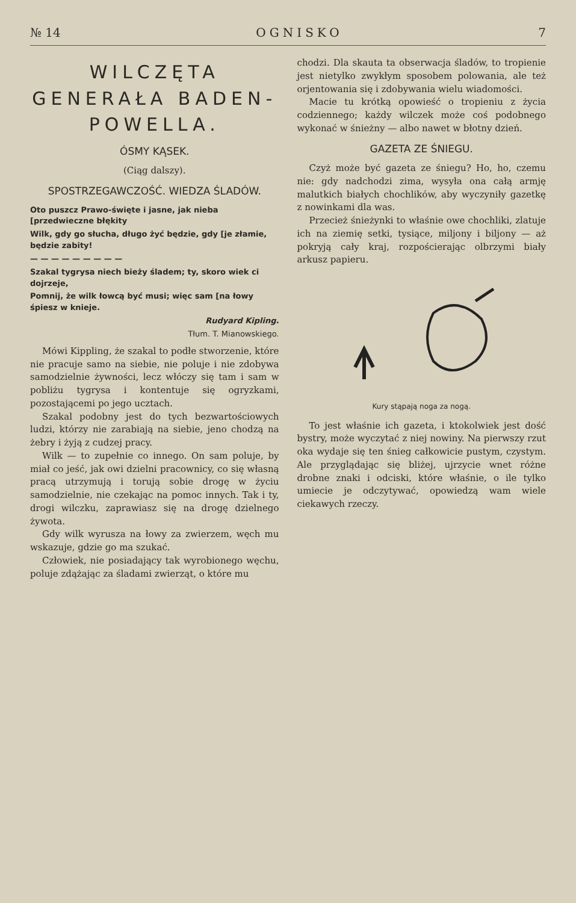№ 14 OGNISKO 7
WILCZĘTA GENERAŁA BADEN-POWELLA.
ÓSMY KĄSEK.
(Ciąg dalszy).
SPOSTRZEGAWCZOŚĆ. WIEDZA ŚLADÓW.
Oto puszcz Prawo-święte i jasne, jak nieba [przedwieczne błękity
Wilk, gdy go słucha, długo żyć będzie, gdy [je złamie, będzie zabity!
— — — — — — — — —
Szakal tygrysa niech bieży śladem; ty, skoro wiek ci dojrzeje,
Pomnij, że wilk łowcą być musi; więc sam [na łowy śpiesz w knieje.
Rudyard Kipling.
Tłum. T. Mianowskiego.
Mówi Kippling, że szakal to podłe stworzenie, które nie pracuje samo na siebie, nie poluje i nie zdobywa samodzielnie żywności, lecz włóczy się tam i sam w pobliżu tygrysa i kontentuje się ogryzkami, pozostającemi po jego ucztach.
Szakal podobny jest do tych bezwartościowych ludzi, którzy nie zarabiają na siebie, jeno chodzą na żebry i żyją z cudzej pracy.
Wilk — to zupełnie co innego. On sam poluje, by miał co jeść, jak owi dzielni pracownicy, co się własną pracą utrzymują i torują sobie drogę w życiu samodzielnie, nie czekając na pomoc innych. Tak i ty, drogi wilczku, zaprawiasz się na drogę dzielnego żywota.
Gdy wilk wyrusza na łowy za zwierzem, węch mu wskazuje, gdzie go ma szukać.
Człowiek, nie posiadający tak wyrobionego węchu, poluje zdążając za śladami zwierząt, o które mu
chodzi. Dla skauta ta obserwacja śladów, to tropienie jest nietylko zwykłym sposobem polowania, ale też orjentowania się i zdobywania wielu wiadomości.
Macie tu krótką opowieść o tropieniu z życia codziennego; każdy wilczek może coś podobnego wykonać w śnieżny — albo nawet w błotny dzień.
GAZETA ZE ŚNIEGU.
Czyż może być gazeta ze śniegu? Ho, ho, czemu nie: gdy nadchodzi zima, wysyła ona całą armję malutkich białych chochlików, aby wyczyniły gazetkę z nowinkami dla was.
Przecież śnieżynki to właśnie owe chochliki, zlatuje ich na ziemię setki, tysiące, miljony i biljony — aż pokryją cały kraj, rozpościerając olbrzymi biały arkusz papieru.
Kury stąpają noga za nogą.
To jest właśnie ich gazeta, i ktokolwiek jest dość bystry, może wyczytać z niej nowiny. Na pierwszy rzut oka wydaje się ten śnieg całkowicie pustym, czystym. Ale przyglądając się bliżej, ujrzycie wnet różne drobne znaki i odciski, które właśnie, o ile tylko umiecie je odczytywać, opowiedzą wam wiele ciekawych rzeczy.